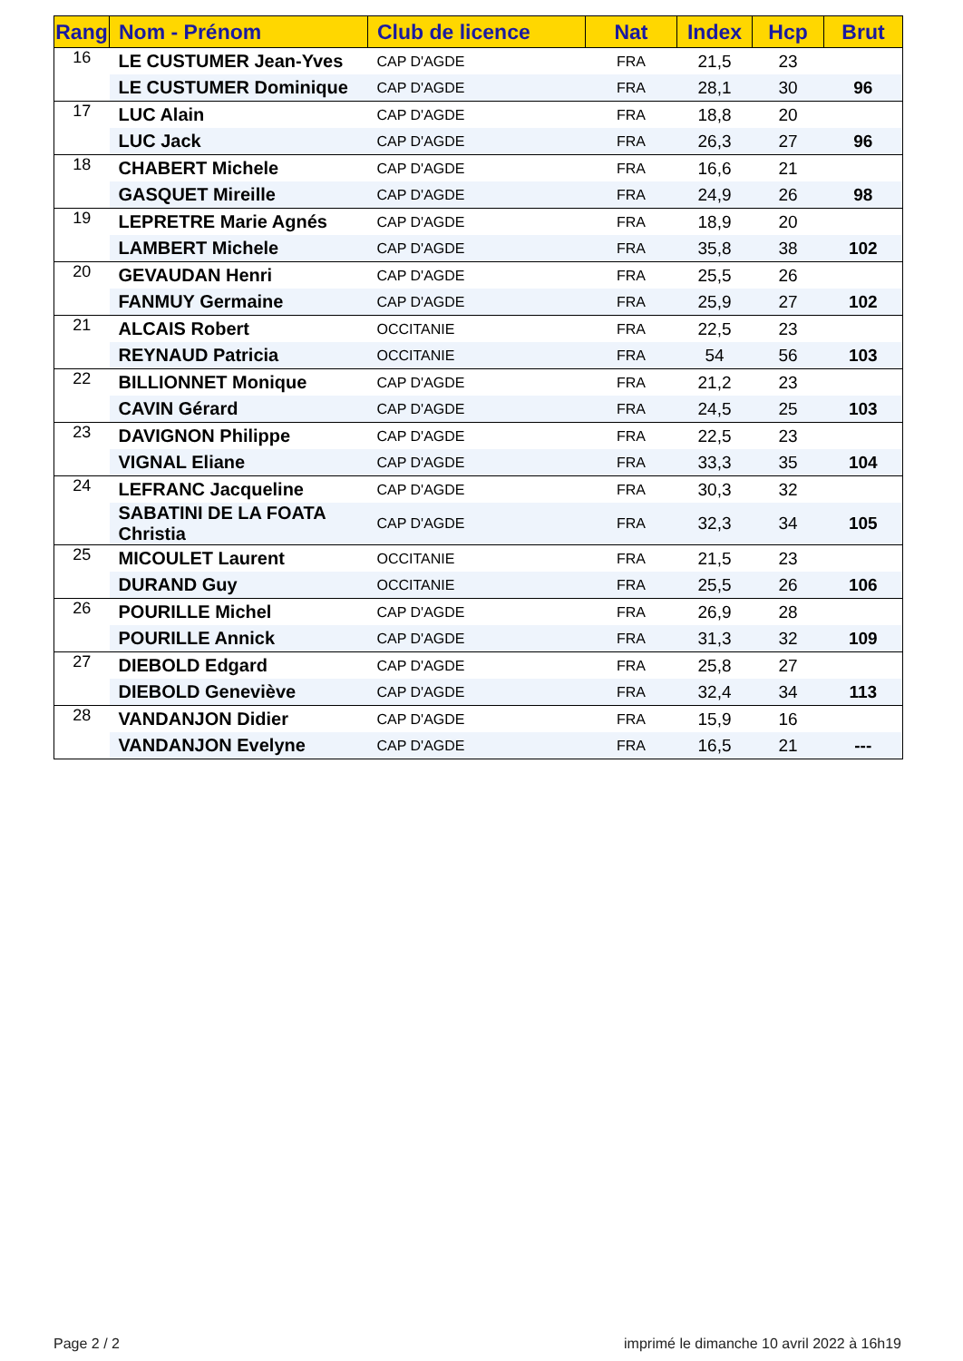| Rang | Nom - Prénom | Club de licence | Nat | Index | Hcp | Brut |
| --- | --- | --- | --- | --- | --- | --- |
| 16 | LE CUSTUMER Jean-Yves | CAP D'AGDE | FRA | 21,5 | 23 | |
| | LE CUSTUMER Dominique | CAP D'AGDE | FRA | 28,1 | 30 | 96 |
| 17 | LUC Alain | CAP D'AGDE | FRA | 18,8 | 20 | |
| | LUC Jack | CAP D'AGDE | FRA | 26,3 | 27 | 96 |
| 18 | CHABERT Michele | CAP D'AGDE | FRA | 16,6 | 21 | |
| | GASQUET Mireille | CAP D'AGDE | FRA | 24,9 | 26 | 98 |
| 19 | LEPRETRE Marie Agnés | CAP D'AGDE | FRA | 18,9 | 20 | |
| | LAMBERT Michele | CAP D'AGDE | FRA | 35,8 | 38 | 102 |
| 20 | GEVAUDAN Henri | CAP D'AGDE | FRA | 25,5 | 26 | |
| | FANMUY Germaine | CAP D'AGDE | FRA | 25,9 | 27 | 102 |
| 21 | ALCAIS Robert | OCCITANIE | FRA | 22,5 | 23 | |
| | REYNAUD Patricia | OCCITANIE | FRA | 54 | 56 | 103 |
| 22 | BILLIONNET Monique | CAP D'AGDE | FRA | 21,2 | 23 | |
| | CAVIN Gérard | CAP D'AGDE | FRA | 24,5 | 25 | 103 |
| 23 | DAVIGNON Philippe | CAP D'AGDE | FRA | 22,5 | 23 | |
| | VIGNAL Eliane | CAP D'AGDE | FRA | 33,3 | 35 | 104 |
| 24 | LEFRANC Jacqueline | CAP D'AGDE | FRA | 30,3 | 32 | |
| | SABATINI DE LA FOATA Christia | CAP D'AGDE | FRA | 32,3 | 34 | 105 |
| 25 | MICOULET Laurent | OCCITANIE | FRA | 21,5 | 23 | |
| | DURAND Guy | OCCITANIE | FRA | 25,5 | 26 | 106 |
| 26 | POURILLE Michel | CAP D'AGDE | FRA | 26,9 | 28 | |
| | POURILLE Annick | CAP D'AGDE | FRA | 31,3 | 32 | 109 |
| 27 | DIEBOLD Edgard | CAP D'AGDE | FRA | 25,8 | 27 | |
| | DIEBOLD Geneviève | CAP D'AGDE | FRA | 32,4 | 34 | 113 |
| 28 | VANDANJON Didier | CAP D'AGDE | FRA | 15,9 | 16 | |
| | VANDANJON Evelyne | CAP D'AGDE | FRA | 16,5 | 21 | --- |
Page 2 / 2
imprimé le dimanche 10 avril 2022 à 16h19